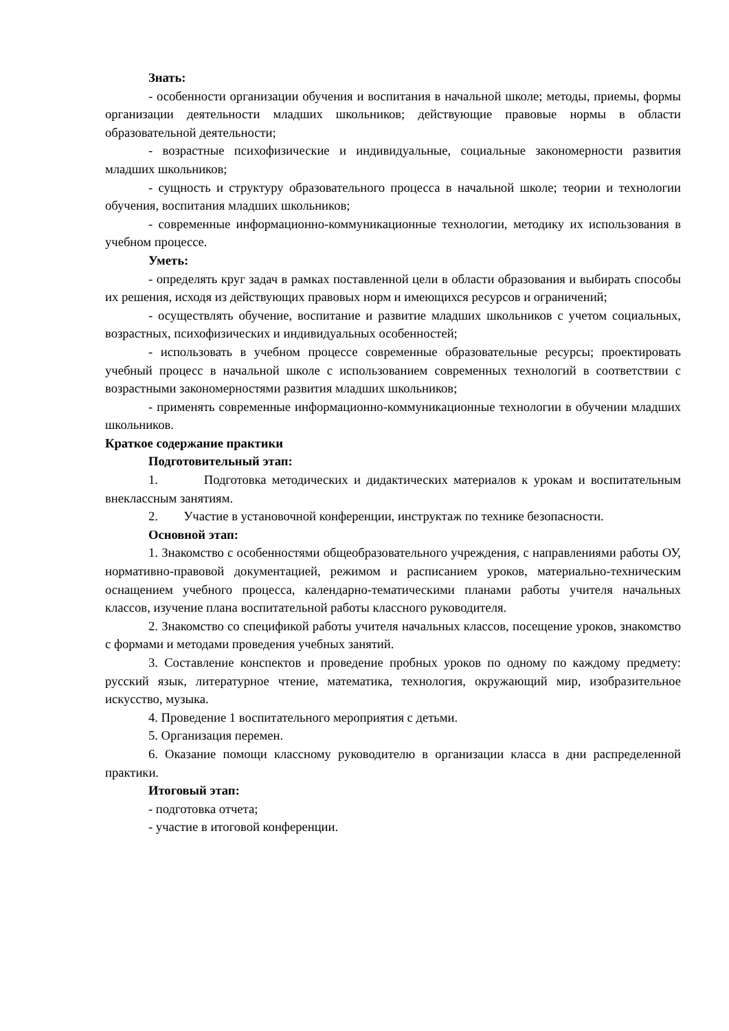Знать:
- особенности организации обучения и воспитания в начальной школе; методы, приемы, формы организации деятельности младших школьников; действующие правовые нормы в области образовательной деятельности;
- возрастные психофизические и индивидуальные, социальные закономерности развития младших школьников;
- сущность и структуру образовательного процесса в начальной школе; теории и технологии обучения, воспитания младших школьников;
- современные информационно-коммуникационные технологии, методику их использования в учебном процессе.
Уметь:
- определять круг задач в рамках поставленной цели в области образования и выбирать способы их решения, исходя из действующих правовых норм и имеющихся ресурсов и ограничений;
- осуществлять обучение, воспитание и развитие младших школьников с учетом социальных, возрастных, психофизических и индивидуальных особенностей;
- использовать в учебном процессе современные образовательные ресурсы; проектировать учебный процесс в начальной школе с использованием современных технологий в соответствии с возрастными закономерностями развития младших школьников;
- применять современные информационно-коммуникационные технологии в обучении младших школьников.
Краткое содержание практики
Подготовительный этап:
1. Подготовка методических и дидактических материалов к урокам и воспитательным внеклассным занятиям.
2. Участие в установочной конференции, инструктаж по технике безопасности.
Основной этап:
1. Знакомство с особенностями общеобразовательного учреждения, с направлениями работы ОУ, нормативно-правовой документацией, режимом и расписанием уроков, материально-техническим оснащением учебного процесса, календарно-тематическими планами работы учителя начальных классов, изучение плана воспитательной работы классного руководителя.
2. Знакомство со спецификой работы учителя начальных классов, посещение уроков, знакомство с формами и методами проведения учебных занятий.
3. Составление конспектов и проведение пробных уроков по одному по каждому предмету: русский язык, литературное чтение, математика, технология, окружающий мир, изобразительное искусство, музыка.
4. Проведение 1 воспитательного мероприятия с детьми.
5. Организация перемен.
6. Оказание помощи классному руководителю в организации класса в дни распределенной практики.
Итоговый этап:
- подготовка отчета;
- участие в итоговой конференции.